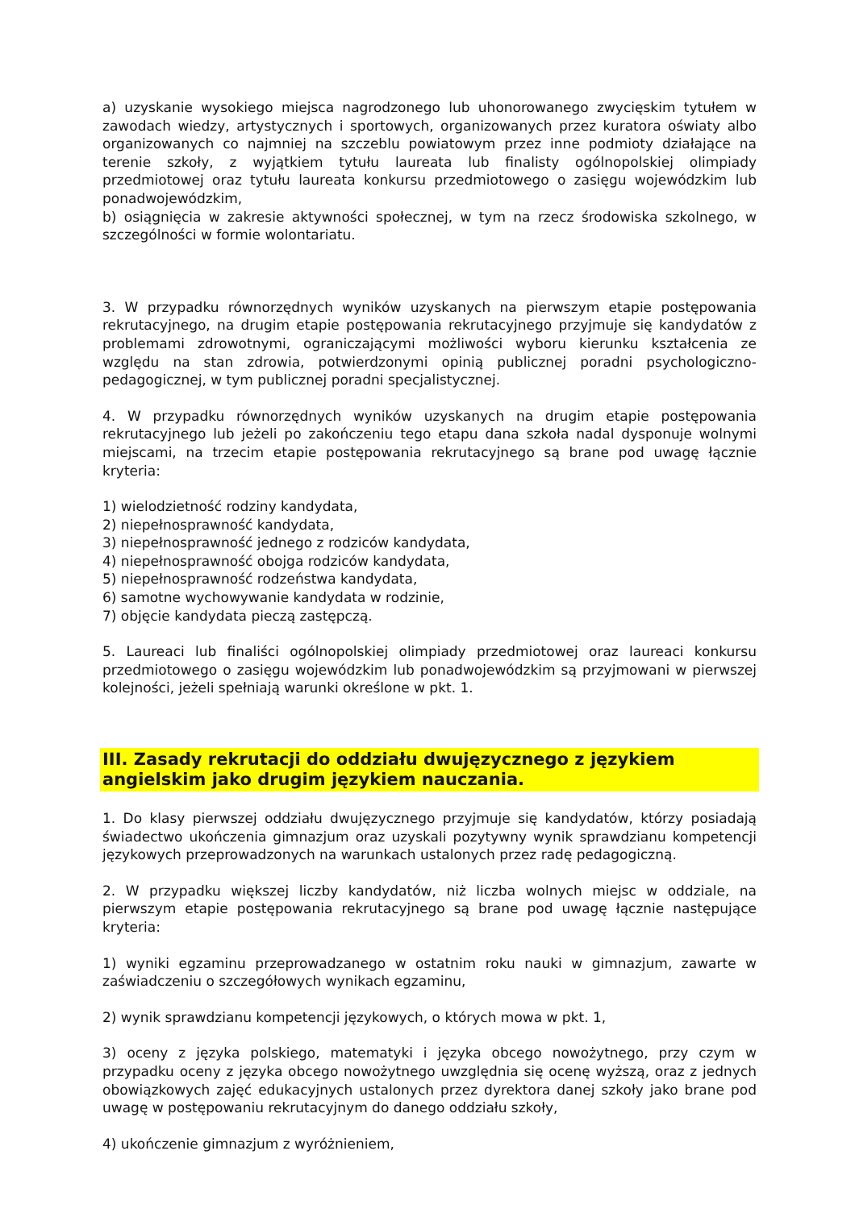a) uzyskanie wysokiego miejsca nagrodzonego lub uhonorowanego zwycięskim tytułem w zawodach wiedzy, artystycznych i sportowych, organizowanych przez kuratora oświaty albo organizowanych co najmniej na szczeblu powiatowym przez inne podmioty działające na terenie szkoły, z wyjątkiem tytułu laureata lub finalisty ogólnopolskiej olimpiady przedmiotowej oraz tytułu laureata konkursu przedmiotowego o zasięgu wojewódzkim lub ponadwojewódzkim,
b) osiągnięcia w zakresie aktywności społecznej, w tym na rzecz środowiska szkolnego, w szczególności w formie wolontariatu.
3. W przypadku równorzędnych wyników uzyskanych na pierwszym etapie postępowania rekrutacyjnego, na drugim etapie postępowania rekrutacyjnego przyjmuje się kandydatów z problemami zdrowotnymi, ograniczającymi możliwości wyboru kierunku kształcenia ze względu na stan zdrowia, potwierdzonymi opinią publicznej poradni psychologiczno-pedagogicznej, w tym publicznej poradni specjalistycznej.
4. W przypadku równorzędnych wyników uzyskanych na drugim etapie postępowania rekrutacyjnego lub jeżeli po zakończeniu tego etapu dana szkoła nadal dysponuje wolnymi miejscami, na trzecim etapie postępowania rekrutacyjnego są brane pod uwagę łącznie kryteria:
1) wielodzietność rodziny kandydata,
2) niepełnosprawność kandydata,
3) niepełnosprawność jednego z rodziców kandydata,
4) niepełnosprawność obojga rodziców kandydata,
5) niepełnosprawność rodzeństwa kandydata,
6) samotne wychowywanie kandydata w rodzinie,
7) objęcie kandydata pieczą zastępczą.
5. Laureaci lub finaliści ogólnopolskiej olimpiady przedmiotowej oraz laureaci konkursu przedmiotowego o zasięgu wojewódzkim lub ponadwojewódzkim są przyjmowani w pierwszej kolejności, jeżeli spełniają warunki określone w pkt. 1.
III. Zasady rekrutacji do oddziału dwujęzycznego z językiem angielskim jako drugim językiem nauczania.
1. Do klasy pierwszej oddziału dwujęzycznego przyjmuje się kandydatów, którzy posiadają świadectwo ukończenia gimnazjum oraz uzyskali pozytywny wynik sprawdzianu kompetencji językowych przeprowadzonych na warunkach ustalonych przez radę pedagogiczną.
2. W przypadku większej liczby kandydatów, niż liczba wolnych miejsc w oddziale, na pierwszym etapie postępowania rekrutacyjnego są brane pod uwagę łącznie następujące kryteria:
1) wyniki egzaminu przeprowadzanego w ostatnim roku nauki w gimnazjum, zawarte w zaświadczeniu o szczegółowych wynikach egzaminu,
2) wynik sprawdzianu kompetencji językowych, o których mowa w pkt. 1,
3) oceny z języka polskiego, matematyki i języka obcego nowożytnego, przy czym w przypadku oceny z języka obcego nowożytnego uwzględnia się ocenę wyższą, oraz z jednych obowiązkowych zajęć edukacyjnych ustalonych przez dyrektora danej szkoły jako brane pod uwagę w postępowaniu rekrutacyjnym do danego oddziału szkoły,
4) ukończenie gimnazjum z wyróżnieniem,